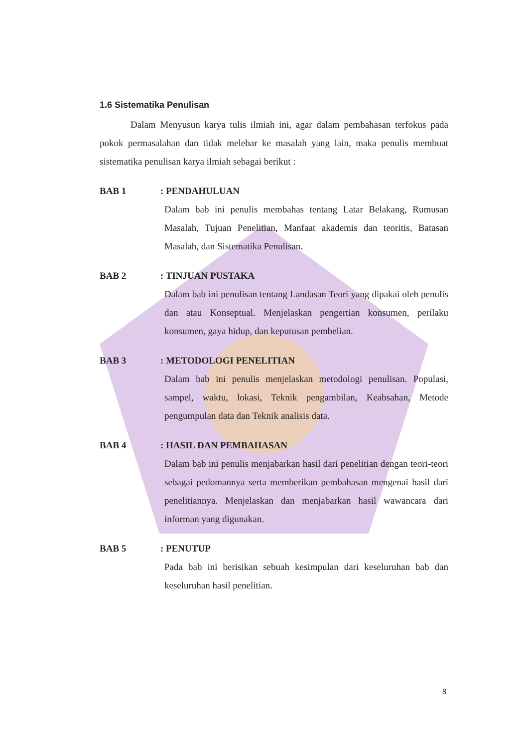1.6 Sistematika Penulisan
Dalam Menyusun karya tulis ilmiah ini, agar dalam pembahasan terfokus pada pokok permasalahan dan tidak melebar ke masalah yang lain, maka penulis membuat sistematika penulisan karya ilmiah sebagai berikut :
BAB 1 : PENDAHULUAN
Dalam bab ini penulis membahas tentang Latar Belakang, Rumusan Masalah, Tujuan Penelitian, Manfaat akademis dan teoritis, Batasan Masalah, dan Sistematika Penulisan.
BAB 2 : TINJUAN PUSTAKA
Dalam bab ini penulisan tentang Landasan Teori yang dipakai oleh penulis dan atau Konseptual. Menjelaskan pengertian konsumen, perilaku konsumen, gaya hidup, dan keputusan pembelian.
BAB 3 : METODOLOGI PENELITIAN
Dalam bab ini penulis menjelaskan metodologi penulisan. Populasi, sampel, waktu, lokasi, Teknik pengambilan, Keabsahan, Metode pengumpulan data dan Teknik analisis data.
BAB 4 : HASIL DAN PEMBAHASAN
Dalam bab ini penulis menjabarkan hasil dari penelitian dengan teori-teori sebagai pedomannya serta memberikan pembahasan mengenai hasil dari penelitiannya. Menjelaskan dan menjabarkan hasil wawancara dari informan yang digunakan.
BAB 5 : PENUTUP
Pada bab ini berisikan sebuah kesimpulan dari keseluruhan bab dan keseluruhan hasil penelitian.
8